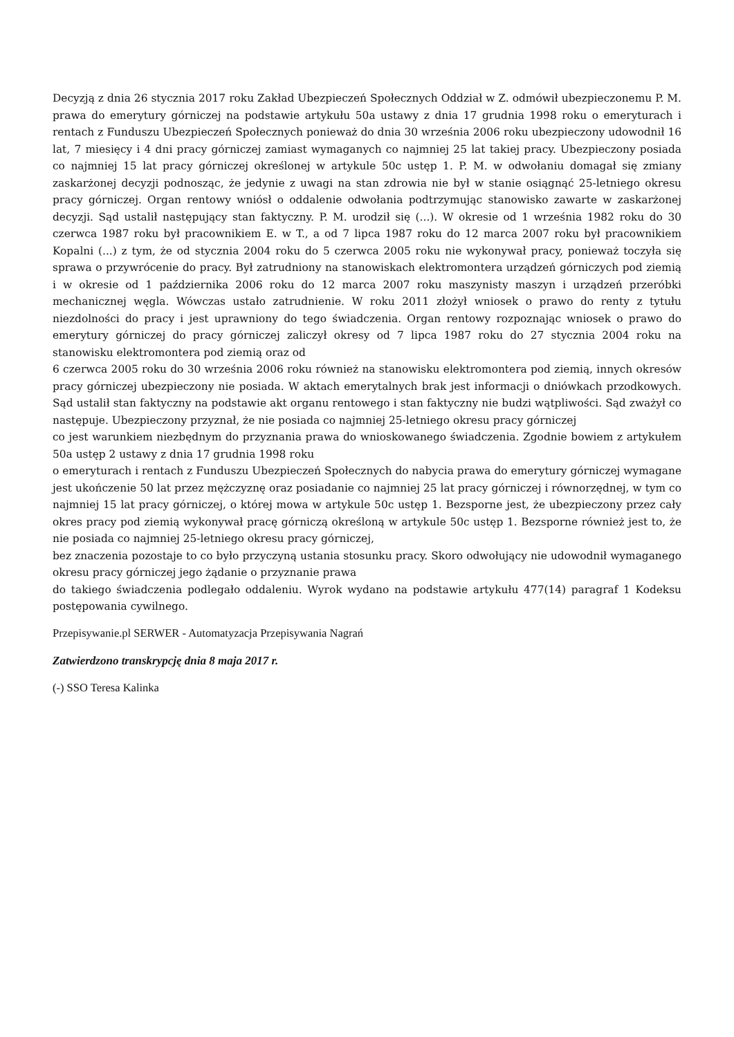Decyzją z dnia 26 stycznia 2017 roku Zakład Ubezpieczeń Społecznych Oddział w Z. odmówił ubezpieczonemu P. M. prawa do emerytury górniczej na podstawie artykułu 50a ustawy z dnia 17 grudnia 1998 roku o emeryturach i rentach z Funduszu Ubezpieczeń Społecznych ponieważ do dnia 30 września 2006 roku ubezpieczony udowodnił 16 lat, 7 miesięcy i 4 dni pracy górniczej zamiast wymaganych co najmniej 25 lat takiej pracy. Ubezpieczony posiada co najmniej 15 lat pracy górniczej określonej w artykule 50c ustęp 1. P. M. w odwołaniu domagał się zmiany zaskarżonej decyzji podnosząc, że jedynie z uwagi na stan zdrowia nie był w stanie osiągnąć 25-letniego okresu pracy górniczej. Organ rentowy wniósł o oddalenie odwołania podtrzymując stanowisko zawarte w zaskarżonej decyzji. Sąd ustalił następujący stan faktyczny. P. M. urodził się (...). W okresie od 1 września 1982 roku do 30 czerwca 1987 roku był pracownikiem E. w T., a od 7 lipca 1987 roku do 12 marca 2007 roku był pracownikiem Kopalni (...) z tym, że od stycznia 2004 roku do 5 czerwca 2005 roku nie wykonywał pracy, ponieważ toczyła się sprawa o przywrócenie do pracy. Był zatrudniony na stanowiskach elektromontera urządzeń górniczych pod ziemią i w okresie od 1 października 2006 roku do 12 marca 2007 roku maszynisty maszyn i urządzeń przeróbki mechanicznej węgla. Wówczas ustało zatrudnienie. W roku 2011 złożył wniosek o prawo do renty z tytułu niezdolności do pracy i jest uprawniony do tego świadczenia. Organ rentowy rozpoznając wniosek o prawo do emerytury górniczej do pracy górniczej zaliczył okresy od 7 lipca 1987 roku do 27 stycznia 2004 roku na stanowisku elektromontera pod ziemią oraz od
6 czerwca 2005 roku do 30 września 2006 roku również na stanowisku elektromontera pod ziemią, innych okresów pracy górniczej ubezpieczony nie posiada. W aktach emerytalnych brak jest informacji o dniówkach przodkowych. Sąd ustalił stan faktyczny na podstawie akt organu rentowego i stan faktyczny nie budzi wątpliwości. Sąd zważył co następuje. Ubezpieczony przyznał, że nie posiada co najmniej 25-letniego okresu pracy górniczej
co jest warunkiem niezbędnym do przyznania prawa do wnioskowanego świadczenia. Zgodnie bowiem z artykułem 50a ustęp 2 ustawy z dnia 17 grudnia 1998 roku
o emeryturach i rentach z Funduszu Ubezpieczeń Społecznych do nabycia prawa do emerytury górniczej wymagane jest ukończenie 50 lat przez mężczyznę oraz posiadanie co najmniej 25 lat pracy górniczej i równorzędnej, w tym co najmniej 15 lat pracy górniczej, o której mowa w artykule 50c ustęp 1. Bezsporne jest, że ubezpieczony przez cały okres pracy pod ziemią wykonywał pracę górniczą określoną w artykule 50c ustęp 1. Bezsporne również jest to, że nie posiada co najmniej 25-letniego okresu pracy górniczej,
bez znaczenia pozostaje to co było przyczyną ustania stosunku pracy. Skoro odwołujący nie udowodnił wymaganego okresu pracy górniczej jego żądanie o przyznanie prawa
do takiego świadczenia podlegało oddaleniu. Wyrok wydano na podstawie artykułu 477(14) paragraf 1 Kodeksu postępowania cywilnego.
Przepisywanie.pl SERWER - Automatyzacja Przepisywania Nagrań
Zatwierdzono transkrypcję dnia 8 maja 2017 r.
(-) SSO Teresa Kalinka